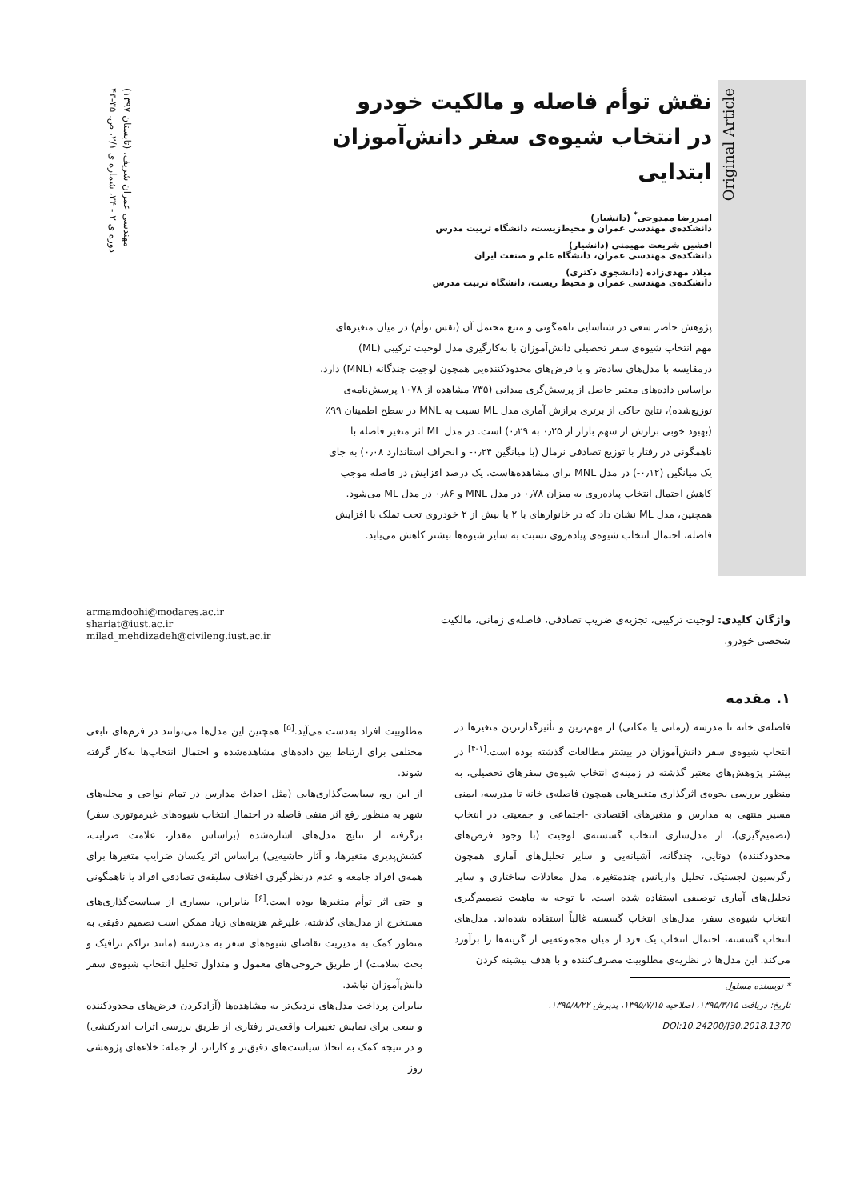مهندسی عمران شریف، (تابستان ۱۳۹۷)
دوره ی ۲ - ۳۴، شماره ی ۲/۱، ص. ۳۵-۴۳
Original Article
نقش توأم فاصله و مالکیت خودرو
در انتخاب شیوه‌ی سفر دانش‌آموزان ابتدایی
امیررضا ممدوحی<sup>*</sup> (دانشیار)
دانشکده‌ی مهندسی عمران و محیط‌زیست، دانشگاه تربیت مدرس
افشین شریعت مهیمنی (دانشیار)
دانشکده‌ی مهندسی عمران، دانشگاه علم و صنعت ایران
میلاد مهدی‌زاده (دانشجوی دکتری)
دانشکده‌ی مهندسی عمران و محیط زیست، دانشگاه تربیت مدرس
پژوهش حاضر سعی در شناسایی ناهمگونی و منبع محتمل آن (نقش توأم) در میان متغیرهای مهم انتخاب شیوه‌ی سفر تحصیلی دانش‌آموزان با به‌کارگیری مدل لوجیت ترکیبی (ML) درمقایسه با مدل‌های ساده‌تر و با فرض‌های محدودکننده‌یی همچون لوجیت چندگانه (MNL) دارد. براساس داده‌های معتبر حاصل از پرسش‌گری میدانی (۷۳۵ مشاهده از ۱۰۷۸ پرسش‌نامه‌ی توزیع‌شده)، نتایج حاکی از برتری برازش آماری مدل ML نسبت به MNL در سطح اطمینان ۹۹٪ (بهبود خوبی برازش از سهم بازار از ۰٫۲۵ به ۰٫۲۹) است. در مدل ML اثر متغیر فاصله با ناهمگونی در رفتار با توزیع تصادفی نرمال (با میانگین ۰٫۲۴- و انحراف استاندارد ۰٫۰۸) به جای یک میانگین (۰٫۱۲-) در مدل MNL برای مشاهده‌هاست. یک درصد افزایش در فاصله موجب کاهش احتمال انتخاب پیاده‌روی به میزان ۰٫۷۸ در مدل MNL و ۰٫۸۶ در مدل ML می‌شود. همچنین، مدل ML نشان داد که در خانوارهای با ۲ یا بیش از ۲ خودروی تحت تملک با افزایش فاصله، احتمال انتخاب شیوه‌ی پیاده‌روی نسبت به سایر شیوه‌ها بیشتر کاهش می‌یابد.
واژگان کلیدی: لوجیت ترکیبی، تجزیه‌ی ضریب تصادفی، فاصله‌ی زمانی، مالکیت شخصی خودرو.
armamdoohi@modares.ac.ir
shariat@iust.ac.ir
milad_mehdizadeh@civileng.iust.ac.ir
۱. مقدمه
فاصله‌ی خانه تا مدرسه (زمانی یا مکانی) از مهم‌ترین و تأثیرگذارترین متغیرها در انتخاب شیوه‌ی سفر دانش‌آموزان در بیشتر مطالعات گذشته بوده است.<sup>[۱-۴]</sup> در بیشتر پژوهش‌های معتبر گذشته در زمینه‌ی انتخاب شیوه‌ی سفرهای تحصیلی، به منظور بررسی نحوه‌ی اثرگذاری متغیرهایی همچون فاصله‌ی خانه تا مدرسه، ایمنی مسیر منتهی به مدارس و متغیرهای اقتصادی -اجتماعی و جمعیتی در انتخاب (تصمیم‌گیری)، از مدل‌سازی انتخاب گسسته‌ی لوجیت (با وجود فرض‌های محدودکننده) دوتایی، چندگانه، آشیانه‌یی و سایر تحلیل‌های آماری همچون رگرسیون لجستیک، تحلیل واریانس چندمتغیره، مدل معادلات ساختاری و سایر تحلیل‌های آماری توصیفی استفاده شده است. با توجه به ماهیت تصمیم‌گیری انتخاب شیوه‌ی سفر، مدل‌های انتخاب گسسته غالباً استفاده شده‌اند. مدل‌های انتخاب گسسته، احتمال انتخاب یک فرد از میان مجموعه‌یی از گزینه‌ها را برآورد می‌کند. این مدل‌ها در نظریه‌ی مطلوبیت مصرف‌کننده و با هدف بیشینه کردن
* نویسنده مسئول
تاریخ: دریافت ۱۳۹۵/۳/۱۵، اصلاحیه ۱۳۹۵/۷/۱۵، پذیرش ۱۳۹۵/۸/۲۲.
DOI:10.24200/J30.2018.1370
مطلوبیت افراد به‌دست می‌آید.<sup>[۵]</sup> همچنین این مدل‌ها می‌توانند در فرم‌های تابعی مختلفی برای ارتباط بین داده‌های مشاهده‌شده و احتمال انتخاب‌ها به‌کار گرفته شوند.
از این رو، سیاست‌گذاری‌هایی (مثل احداث مدارس در تمام نواحی و محله‌های شهر به منظور رفع اثر منفی فاصله در احتمال انتخاب شیوه‌های غیرموتوری سفر) برگرفته از نتایج مدل‌های اشاره‌شده (براساس مقدار، علامت ضرایب، کشش‌پذیری متغیرها، و آثار حاشیه‌یی) براساس اثر یکسان ضرایب متغیرها برای همه‌ی افراد جامعه و عدم درنظرگیری اختلاف سلیقه‌ی تصادفی افراد یا ناهمگونی و حتی اثر توأم متغیرها بوده است.<sup>[۶]</sup> بنابراین، بسیاری از سیاست‌گذاری‌های مستخرج از مدل‌های گذشته، علیرغم هزینه‌های زیاد ممکن است تصمیم دقیقی به منظور کمک به مدیریت تقاضای شیوه‌های سفر به مدرسه (مانند تراکم ترافیک و بحث سلامت) از طریق خروجی‌های معمول و متداول تحلیل انتخاب شیوه‌ی سفر دانش‌آموزان نباشد.
بنابراین پرداخت مدل‌های نزدیک‌تر به مشاهده‌ها (آزادکردن فرض‌های محدودکننده و سعی برای نمایش تغییرات واقعی‌تر رفتاری از طریق بررسی اثرات اندرکنشی) و در نتیجه کمک به اتخاذ سیاست‌های دقیق‌تر و کاراتر، از جمله: خلاءهای پژوهشی روز